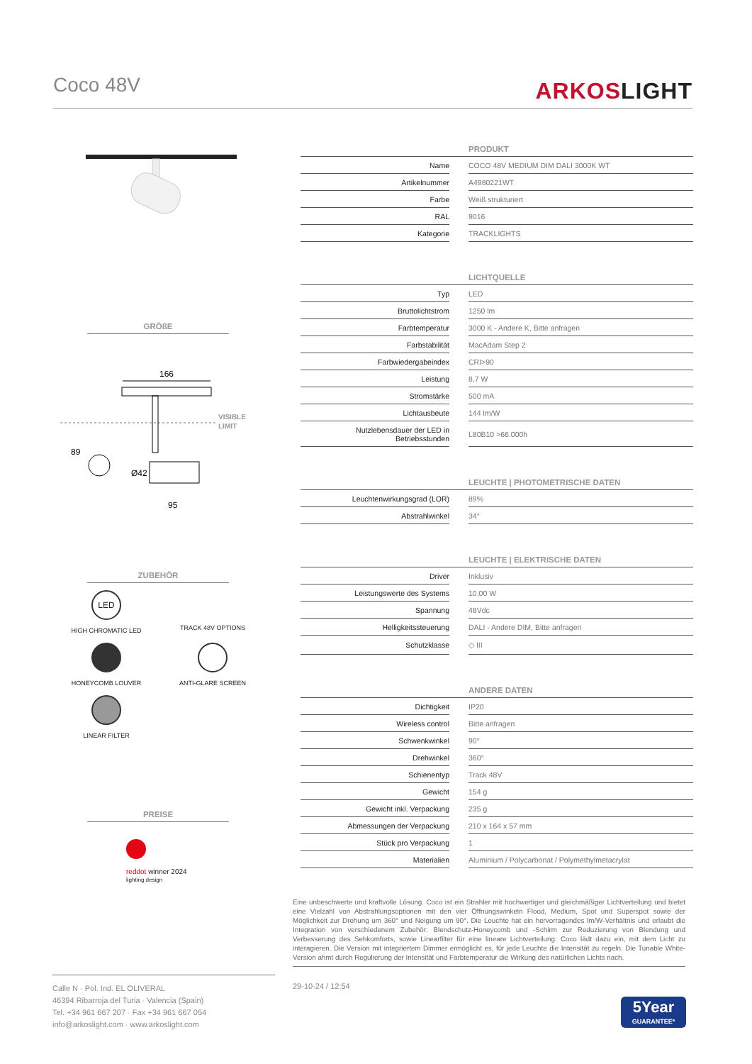Coco 48V ARKOSLIGHT
GRÖßE
166
VISIBLE
LIMIT
89
Ø42
95
ZUBEHÖR
LED
HIGH CHROMATIC LED
TRACK 48V OPTIONS
HONEYCOMB LOUVER
ANTI-GLARE SCREEN
LINEAR FILTER
PREISE
red dot winner 2024
lighting design
| PRODUKT | | |
| --- | --- | --- |
| Name | | COCO 48V MEDIUM DIM DALI 3000K WT |
| Artikelnummer | | A4980221WT |
| Farbe | | Weiß strukturiert |
| RAL | | 9016 |
| Kategorie | | TRACKLIGHTS |
| LICHTQUELLE | | |
| --- | --- | --- |
| Typ | | LED |
| Bruttolichtstrom | | 1250 lm |
| Farbtemperatur | | 3000 K - Andere K, Bitte anfragen |
| Farbstabilität | | MacAdam Step 2 |
| Farbwiedergabeindex | | CRI>90 |
| Leistung | | 8,7 W |
| Stromstärke | | 500 mA |
| Lichtausbeute | | 144 lm/W |
| Nutzlebensdauer der LED in Betriebsstunden | | L80B10 >66.000h |
| LEUCHTE / PHOTOMETRISCHE DATEN | | |
| --- | --- | --- |
| Leuchtenwirkungsgrad (LOR) | | 89% |
| Abstrahlwinkel | | 34° |
| LEUCHTE / ELEKTRISCHE DATEN | | |
| --- | --- | --- |
| Driver | | Inklusiv |
| Leistungswerte des Systems | | 10,00 W |
| Spannung | | 48Vdc |
| Helligkeitssteuerung | | DALI - Andere DIM, Bitte anfragen |
| Schutzklasse | | ◇ III |
| ANDERE DATEN | | |
| --- | --- | --- |
| Dichtigkeit | | IP20 |
| Wireless control | | Bitte anfragen |
| Schwenkwinkel | | 90° |
| Drehwinkel | | 360° |
| Schienentyp | | Track 48V |
| Gewicht | | 154 g |
| Gewicht inkl. Verpackung | | 235 g |
| Abmessungen der Verpackung | | 210 x 164 x 57 mm |
| Stück pro Verpackung | | 1 |
| Materialien | | Aluminium / Polycarbonat / Polymethylmetacrylat |
Eine unbeschwerte und kraftvolle Lösung. Coco ist ein Strahler mit hochwertiger und gleichmäßiger Lichtverteilung und bietet eine Vielzahl von Abstrahlungsoptionen mit den vier Öffnungswinkeln Flood, Medium, Spot und Superspot sowie der Möglichkeit zur Drehung um 360° und Neigung um 90°. Die Leuchte hat ein hervorragendes lm/W-Verhältnis und erlaubt die Integration von verschiedenem Zubehör: Blendschutz-Honeycomb und -Schirm zur Reduzierung von Blendung und Verbesserung des Sehkomforts, sowie Linearfilter für eine lineare Lichtverteilung. Coco lädt dazu ein, mit dem Licht zu interagieren. Die Version mit integriertem Dimmer ermöglicht es, für jede Leuchte die Intensität zu regeln. Die Tunable White-Version ahmt durch Regulierung der Intensität und Farbtemperatur die Wirkung des natürlichen Lichts nach.
Calle N · Pol. Ind. EL OLIVERAL
46394 Ribarroja del Turia · Valencia (Spain)
Tel. +34 961 667 207 · Fax +34 961 667 054
info@arkoslight.com · www.arkoslight.com
29-10-24 / 12:54
5Year
GUARANTEE*